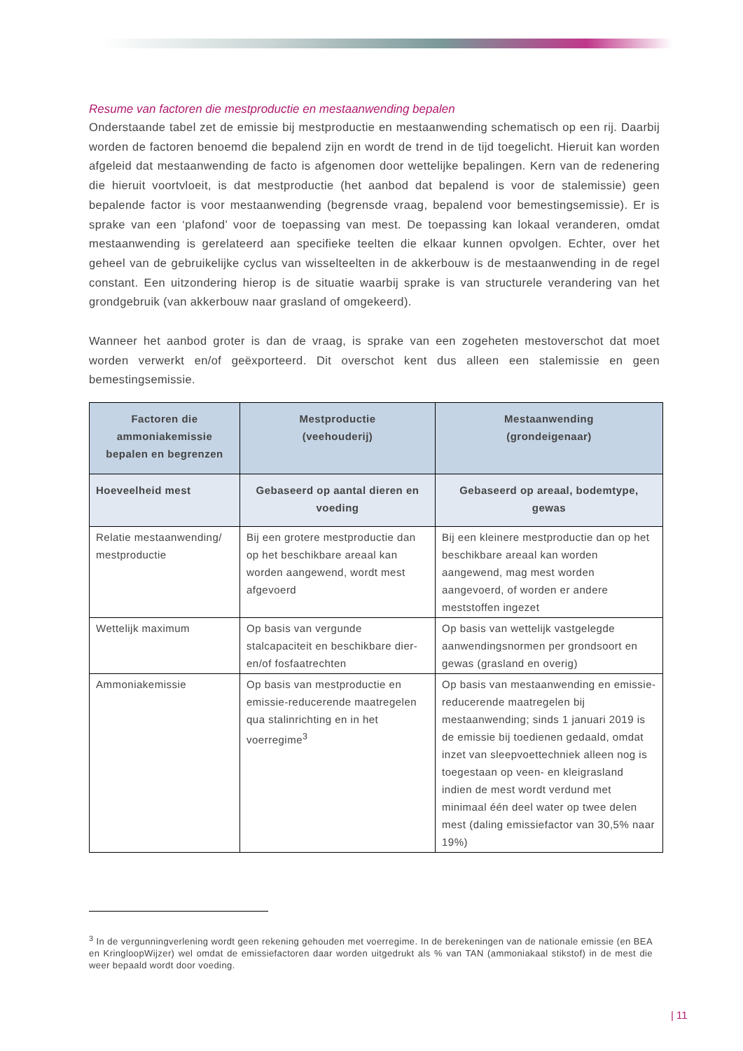Resume van factoren die mestproductie en mestaanwending bepalen
Onderstaande tabel zet de emissie bij mestproductie en mestaanwending schematisch op een rij. Daarbij worden de factoren benoemd die bepalend zijn en wordt de trend in de tijd toegelicht. Hieruit kan worden afgeleid dat mestaanwending de facto is afgenomen door wettelijke bepalingen. Kern van de redenering die hieruit voortvloeit, is dat mestproductie (het aanbod dat bepalend is voor de stalemissie) geen bepalende factor is voor mestaanwending (begrensde vraag, bepalend voor bemestingsemissie). Er is sprake van een ‘plafond’ voor de toepassing van mest. De toepassing kan lokaal veranderen, omdat mestaanwending is gerelateerd aan specifieke teelten die elkaar kunnen opvolgen. Echter, over het geheel van de gebruikelijke cyclus van wisselteelten in de akkerbouw is de mestaanwending in de regel constant. Een uitzondering hierop is de situatie waarbij sprake is van structurele verandering van het grondgebruik (van akkerbouw naar grasland of omgekeerd).
Wanneer het aanbod groter is dan de vraag, is sprake van een zogeheten mestoverschot dat moet worden verwerkt en/of geëxporteerd. Dit overschot kent dus alleen een stalemissie en geen bemestingsemissie.
| Factoren die ammoniakemissie bepalen en begrenzen | Mestproductie (veehouderij) | Mestaanwending (grondeigenaar) |
| --- | --- | --- |
| Hoeveelheid mest | Gebaseerd op aantal dieren en voeding | Gebaseerd op areaal, bodemtype, gewas |
| Relatie mestaanwending/ mestproductie | Bij een grotere mestproductie dan op het beschikbare areaal kan worden aangewend, wordt mest afgevoerd | Bij een kleinere mestproductie dan op het beschikbare areaal kan worden aangewend, mag mest worden aangevoerd, of worden er andere meststoffen ingezet |
| Wettelijk maximum | Op basis van vergunde stalcapaciteit en beschikbare dier- en/of fosfaatrechten | Op basis van wettelijk vastgelegde aanwendingsnormen per grondsoort en gewas (grasland en overig) |
| Ammoniakemissie | Op basis van mestproductie en emissie-reducerende maatregelen qua stalinrichting en in het voerregime<sup>3</sup> | Op basis van mestaanwending en emissie-reducerende maatregelen bij mestaanwending; sinds 1 januari 2019 is de emissie bij toedienen gedaald, omdat inzet van sleepvoettechniek alleen nog is toegestaan op veen- en kleigrasland indien de mest wordt verdund met minimaal één deel water op twee delen mest (daling emissiefactor van 30,5% naar 19%) |
<sup>3</sup> In de vergunningverlening wordt geen rekening gehouden met voerregime. In de berekeningen van de nationale emissie (en BEA en KringloopWijzer) wel omdat de emissiefactoren daar worden uitgedrukt als % van TAN (ammoniakaal stikstof) in de mest die weer bepaald wordt door voeding.
| 11